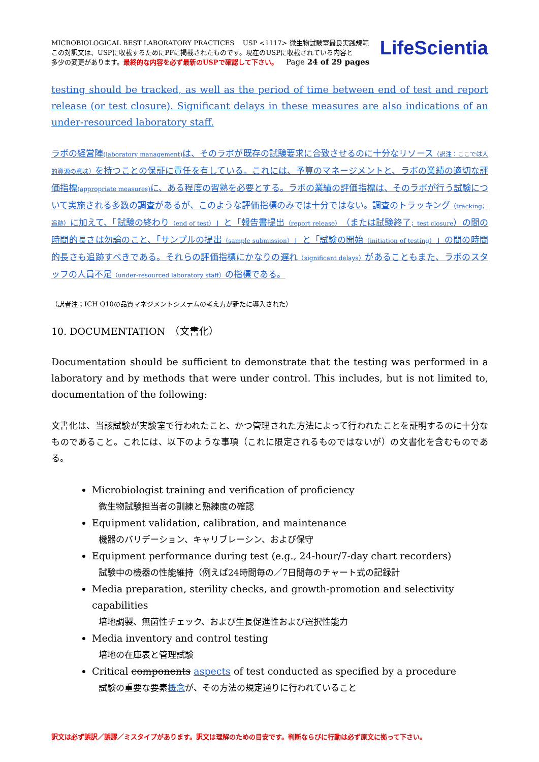MICROBIOLOGICAL BEST LABORATORY PRACTICES USP <1117> 微生物試験室最良実践規範
この対訳文は、USPに収載するためにPFに掲載されたものです。現在のUSPに収載されている内容と
多少の変更があります。最終的な内容を必ず最新のUSPで確認して下さい。 Page 24 of 29 pages
LifeScientia
testing should be tracked, as well as the period of time between end of test and report release (or test closure). Significant delays in these measures are also indications of an under-resourced laboratory staff.
ラボの経営陣(laboratory management) は、そのラボが既存の試験要求に合致させるのに十分なリソース（訳注：ここでは人的資源の意味）を持つことの保証に責任を有している。これには、予算のマネージメントと、ラボの業績の適切な評価指標(appropriate measures) に、ある程度の習熟を必要とする。ラボの業績の評価指標は、そのラボが行う試験について実施される多数の調査があるが、このような評価指標のみでは十分ではない。調査のトラッキング（tracking；追跡）に加えて、「試験の終わり（end of test）」と「報告書提出（report release）（または試験終了；test closure）の間の時間的長さは勿論のこと、「サンプルの提出（sample submission）」と「試験の開始（initiation of testing）」の間の時間的長さも追跡すべきである。それらの評価指標にかなりの遅れ（significant delays）があることもまた、ラボのスタッフの人員不足（under-resourced laboratory staff）の指標である。
（訳者注；ICH Q10の品質マネジメントシステムの考え方が新たに導入された）
10. DOCUMENTATION　（文書化）
Documentation should be sufficient to demonstrate that the testing was performed in a laboratory and by methods that were under control. This includes, but is not limited to, documentation of the following:
文書化は、当該試験が実験室で行われたこと、かつ管理された方法によって行われたことを証明するのに十分なものであること。これには、以下のような事項（これに限定されるものではないが）の文書化を含むものである。
Microbiologist training and verification of proficiency
微生物試験担当者の訓練と熟練度の確認
Equipment validation, calibration, and maintenance
機器のバリデーション、キャリブレーシン、および保守
Equipment performance during test (e.g., 24-hour/7-day chart recorders)
試験中の機器の性能維持（例えば24時間毎の／7日間毎のチャート式の記録計
Media preparation, sterility checks, and growth-promotion and selectivity capabilities
培地調製、無菌性チェック、および生長促進性および選択性能力
Media inventory and control testing
培地の在庫表と管理試験
Critical components aspects of test conducted as specified by a procedure
試験の重要な要素概念が、その方法の規定通りに行われていること
訳文は必ず誤訳／誤謬／ミスタイプがあります。訳文は理解のための目安です。判断ならびに行動は必ず原文に拠って下さい。